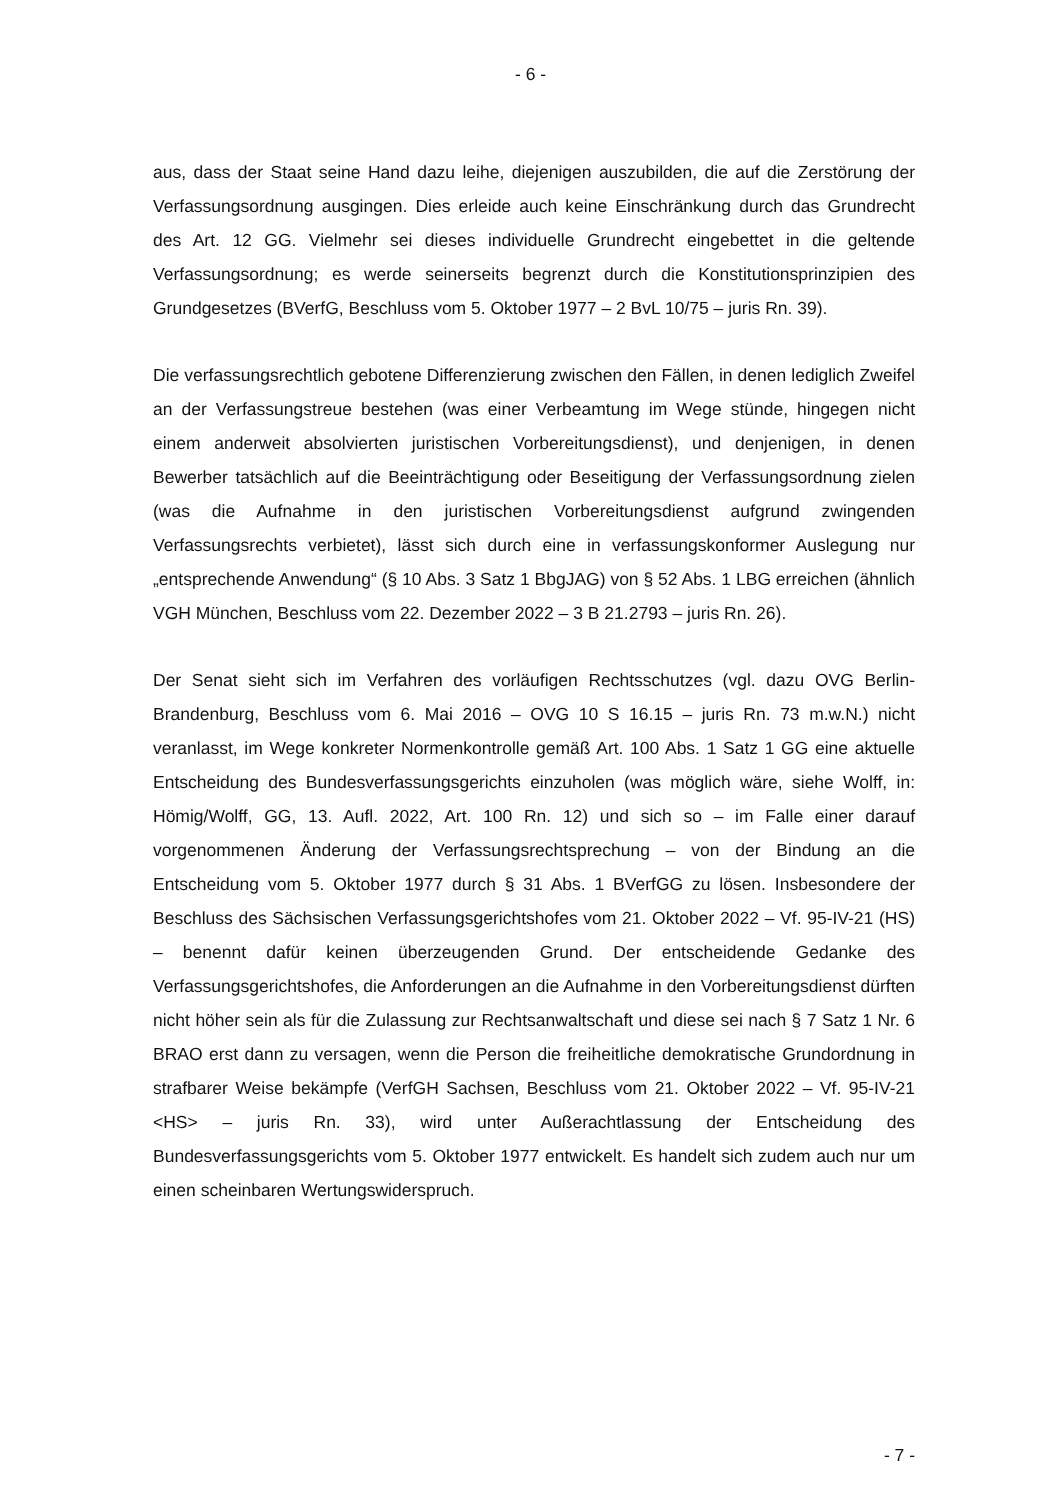- 6 -
aus, dass der Staat seine Hand dazu leihe, diejenigen auszubilden, die auf die Zerstörung der Verfassungsordnung ausgingen. Dies erleide auch keine Einschränkung durch das Grundrecht des Art. 12 GG. Vielmehr sei dieses individuelle Grundrecht eingebettet in die geltende Verfassungsordnung; es werde seinerseits begrenzt durch die Konstitutionsprinzipien des Grundgesetzes (BVerfG, Beschluss vom 5. Oktober 1977 – 2 BvL 10/75 – juris Rn. 39).
Die verfassungsrechtlich gebotene Differenzierung zwischen den Fällen, in denen lediglich Zweifel an der Verfassungstreue bestehen (was einer Verbeamtung im Wege stünde, hingegen nicht einem anderweit absolvierten juristischen Vorbereitungsdienst), und denjenigen, in denen Bewerber tatsächlich auf die Beeinträchtigung oder Beseitigung der Verfassungsordnung zielen (was die Aufnahme in den juristischen Vorbereitungsdienst aufgrund zwingenden Verfassungsrechts verbietet), lässt sich durch eine in verfassungskonformer Auslegung nur „entsprechende Anwendung“ (§ 10 Abs. 3 Satz 1 BbgJAG) von § 52 Abs. 1 LBG erreichen (ähnlich VGH München, Beschluss vom 22. Dezember 2022 – 3 B 21.2793 – juris Rn. 26).
Der Senat sieht sich im Verfahren des vorläufigen Rechtsschutzes (vgl. dazu OVG Berlin-Brandenburg, Beschluss vom 6. Mai 2016 – OVG 10 S 16.15 – juris Rn. 73 m.w.N.) nicht veranlasst, im Wege konkreter Normenkontrolle gemäß Art. 100 Abs. 1 Satz 1 GG eine aktuelle Entscheidung des Bundesverfassungsgerichts einzuholen (was möglich wäre, siehe Wolff, in: Hömig/Wolff, GG, 13. Aufl. 2022, Art. 100 Rn. 12) und sich so – im Falle einer darauf vorgenommenen Änderung der Verfassungsrechtsprechung – von der Bindung an die Entscheidung vom 5. Oktober 1977 durch § 31 Abs. 1 BVerfGG zu lösen. Insbesondere der Beschluss des Sächsischen Verfassungsgerichtshofes vom 21. Oktober 2022 – Vf. 95-IV-21 (HS) – benennt dafür keinen überzeugenden Grund. Der entscheidende Gedanke des Verfassungsgerichtshofes, die Anforderungen an die Aufnahme in den Vorbereitungsdienst dürften nicht höher sein als für die Zulassung zur Rechtsanwaltschaft und diese sei nach § 7 Satz 1 Nr. 6 BRAO erst dann zu versagen, wenn die Person die freiheitliche demokratische Grundordnung in strafbarer Weise bekämpfe (VerfGH Sachsen, Beschluss vom 21. Oktober 2022 – Vf. 95-IV-21 <HS> – juris Rn. 33), wird unter Außerachtlassung der Entscheidung des Bundesverfassungsgerichts vom 5. Oktober 1977 entwickelt. Es handelt sich zudem auch nur um einen scheinbaren Wertungswiderspruch.
- 7 -